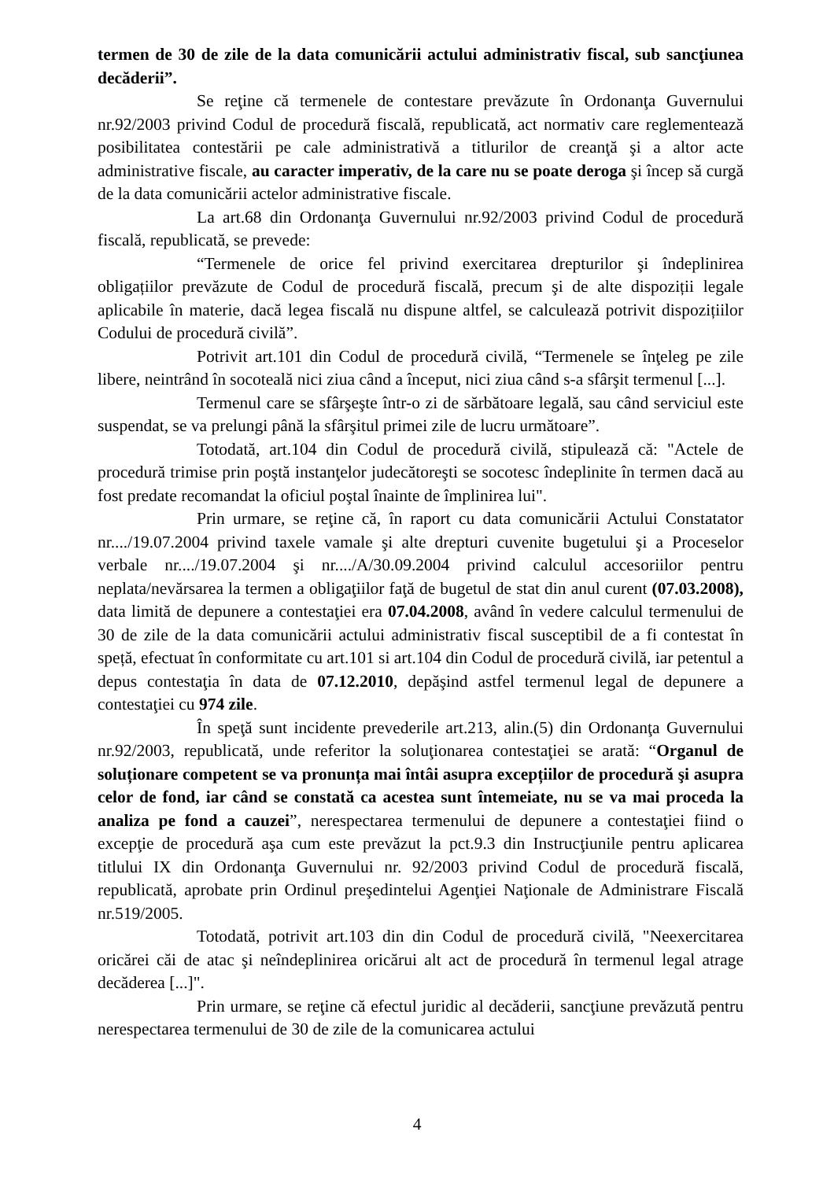termen de 30 de zile de la data comunicării actului administrativ fiscal, sub sancţiunea decăderii”.
Se reţine că termenele de contestare prevăzute în Ordonanţa Guvernului nr.92/2003 privind Codul de procedură fiscală, republicată, act normativ care reglementează posibilitatea contestării pe cale administrativă a titlurilor de creanţă şi a altor acte administrative fiscale, au caracter imperativ, de la care nu se poate deroga şi încep să curgă de la data comunicării actelor administrative fiscale.
La art.68 din Ordonanţa Guvernului nr.92/2003 privind Codul de procedură fiscală, republicată, se prevede:
“Termenele de orice fel privind exercitarea drepturilor şi îndeplinirea obligațiilor prevăzute de Codul de procedură fiscală, precum şi de alte dispoziții legale aplicabile în materie, dacă legea fiscală nu dispune altfel, se calculează potrivit dispozițiilor Codului de procedură civilă”.
Potrivit art.101 din Codul de procedură civilă, “Termenele se înţeleg pe zile libere, neintrând în socoteală nici ziua când a început, nici ziua când s-a sfârşit termenul [...].
Termenul care se sfârşeşte într-o zi de sărbătoare legală, sau când serviciul este suspendat, se va prelungi până la sfârşitul primei zile de lucru următoare”.
Totodată, art.104 din Codul de procedură civilă, stipulează că: "Actele de procedură trimise prin poştă instanţelor judecătoreşti se socotesc îndeplinite în termen dacă au fost predate recomandat la oficiul poştal înainte de împlinirea lui".
Prin urmare, se reţine că, în raport cu data comunicării Actului Constatator nr..../19.07.2004 privind taxele vamale şi alte drepturi cuvenite bugetului şi a Proceselor verbale nr..../19.07.2004 şi nr..../A/30.09.2004 privind calculul accesoriilor pentru neplata/nevărsarea la termen a obligaţiilor faţă de bugetul de stat din anul curent (07.03.2008), data limită de depunere a contestaţiei era 07.04.2008, având în vedere calculul termenului de 30 de zile de la data comunicării actului administrativ fiscal susceptibil de a fi contestat în speță, efectuat în conformitate cu art.101 si art.104 din Codul de procedură civilă, iar petentul a depus contestaţia în data de 07.12.2010, depăşind astfel termenul legal de depunere a contestaţiei cu 974 zile.
În speţă sunt incidente prevederile art.213, alin.(5) din Ordonanţa Guvernului nr.92/2003, republicată, unde referitor la soluţionarea contestaţiei se arată: “Organul de soluționare competent se va pronunța mai întâi asupra excepțiilor de procedură şi asupra celor de fond, iar când se constată ca acestea sunt întemeiate, nu se va mai proceda la analiza pe fond a cauzei”, nerespectarea termenului de depunere a contestaţiei fiind o excepţie de procedură aşa cum este prevăzut la pct.9.3 din Instrucţiunile pentru aplicarea titlului IX din Ordonanţa Guvernului nr. 92/2003 privind Codul de procedură fiscală, republicată, aprobate prin Ordinul preşedintelui Agenţiei Naţionale de Administrare Fiscală nr.519/2005.
Totodată, potrivit art.103 din din Codul de procedură civilă, "Neexercitarea oricărei căi de atac şi neîndeplinirea oricărui alt act de procedură în termenul legal atrage decăderea [...]".
Prin urmare, se reţine că efectul juridic al decăderii, sancţiune prevăzută pentru nerespectarea termenului de 30 de zile de la comunicarea actului
4